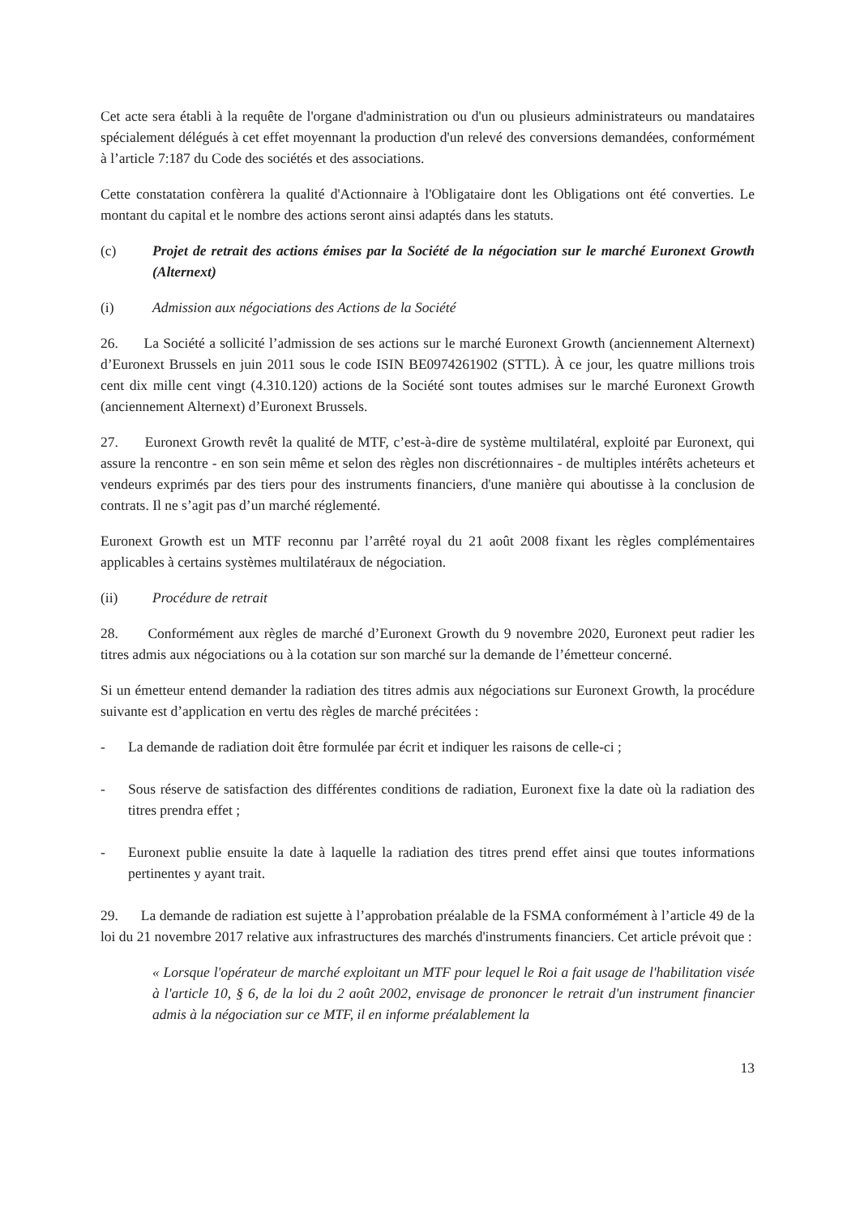Cet acte sera établi à la requête de l'organe d'administration ou d'un ou plusieurs administrateurs ou mandataires spécialement délégués à cet effet moyennant la production d'un relevé des conversions demandées, conformément à l’article 7:187 du Code des sociétés et des associations.
Cette constatation confèrera la qualité d'Actionnaire à l'Obligataire dont les Obligations ont été converties. Le montant du capital et le nombre des actions seront ainsi adaptés dans les statuts.
(c) Projet de retrait des actions émises par la Société de la négociation sur le marché Euronext Growth (Alternext)
(i) Admission aux négociations des Actions de la Société
26. La Société a sollicité l’admission de ses actions sur le marché Euronext Growth (anciennement Alternext) d’Euronext Brussels en juin 2011 sous le code ISIN BE0974261902 (STTL). À ce jour, les quatre millions trois cent dix mille cent vingt (4.310.120) actions de la Société sont toutes admises sur le marché Euronext Growth (anciennement Alternext) d’Euronext Brussels.
27. Euronext Growth revêt la qualité de MTF, c’est-à-dire de système multilatéral, exploité par Euronext, qui assure la rencontre - en son sein même et selon des règles non discrétionnaires - de multiples intérêts acheteurs et vendeurs exprimés par des tiers pour des instruments financiers, d'une manière qui aboutisse à la conclusion de contrats. Il ne s’agit pas d’un marché réglementé.
Euronext Growth est un MTF reconnu par l’arrêté royal du 21 août 2008 fixant les règles complémentaires applicables à certains systèmes multilatéraux de négociation.
(ii) Procédure de retrait
28. Conformément aux règles de marché d’Euronext Growth du 9 novembre 2020, Euronext peut radier les titres admis aux négociations ou à la cotation sur son marché sur la demande de l’émetteur concerné.
Si un émetteur entend demander la radiation des titres admis aux négociations sur Euronext Growth, la procédure suivante est d’application en vertu des règles de marché précitées :
- La demande de radiation doit être formulée par écrit et indiquer les raisons de celle-ci ;
- Sous réserve de satisfaction des différentes conditions de radiation, Euronext fixe la date où la radiation des titres prendra effet ;
- Euronext publie ensuite la date à laquelle la radiation des titres prend effet ainsi que toutes informations pertinentes y ayant trait.
29. La demande de radiation est sujette à l’approbation préalable de la FSMA conformément à l’article 49 de la loi du 21 novembre 2017 relative aux infrastructures des marchés d'instruments financiers. Cet article prévoit que :
« Lorsque l'opérateur de marché exploitant un MTF pour lequel le Roi a fait usage de l'habilitation visée à l'article 10, § 6, de la loi du 2 août 2002, envisage de prononcer le retrait d'un instrument financier admis à la négociation sur ce MTF, il en informe préalablement la
13